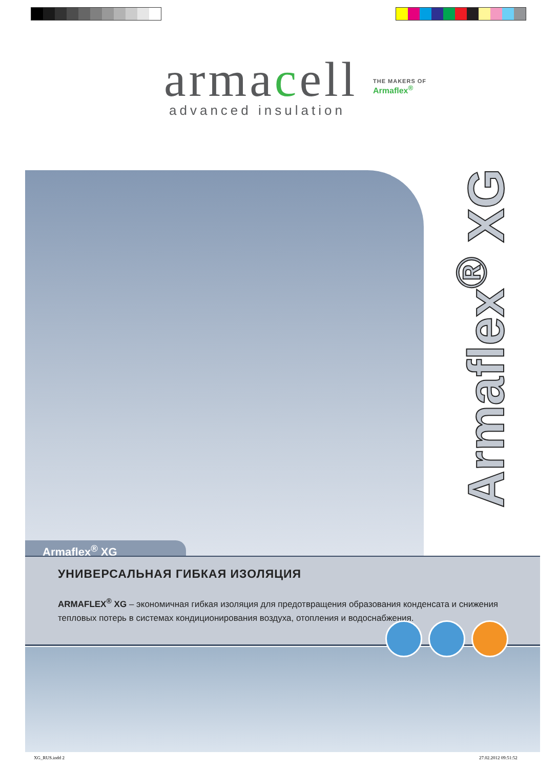armacell
advanced insulation
THE MAKERS OF
Armaflex<sup>®</sup>
Armaflex<sup>®</sup> XG
Armaflex<sup>®</sup> XG
УНИВЕРСАЛЬНАЯ ГИБКАЯ ИЗОЛЯЦИЯ
ARMAFLEX<sup>®</sup> XG – экономичная гибкая изоляция для предотвращения образования конденсата и снижения тепловых потерь в системах кондиционирования воздуха, отопления и водоснабжения.
XG_RUS.indd 2 27.02.2012 09:51:52